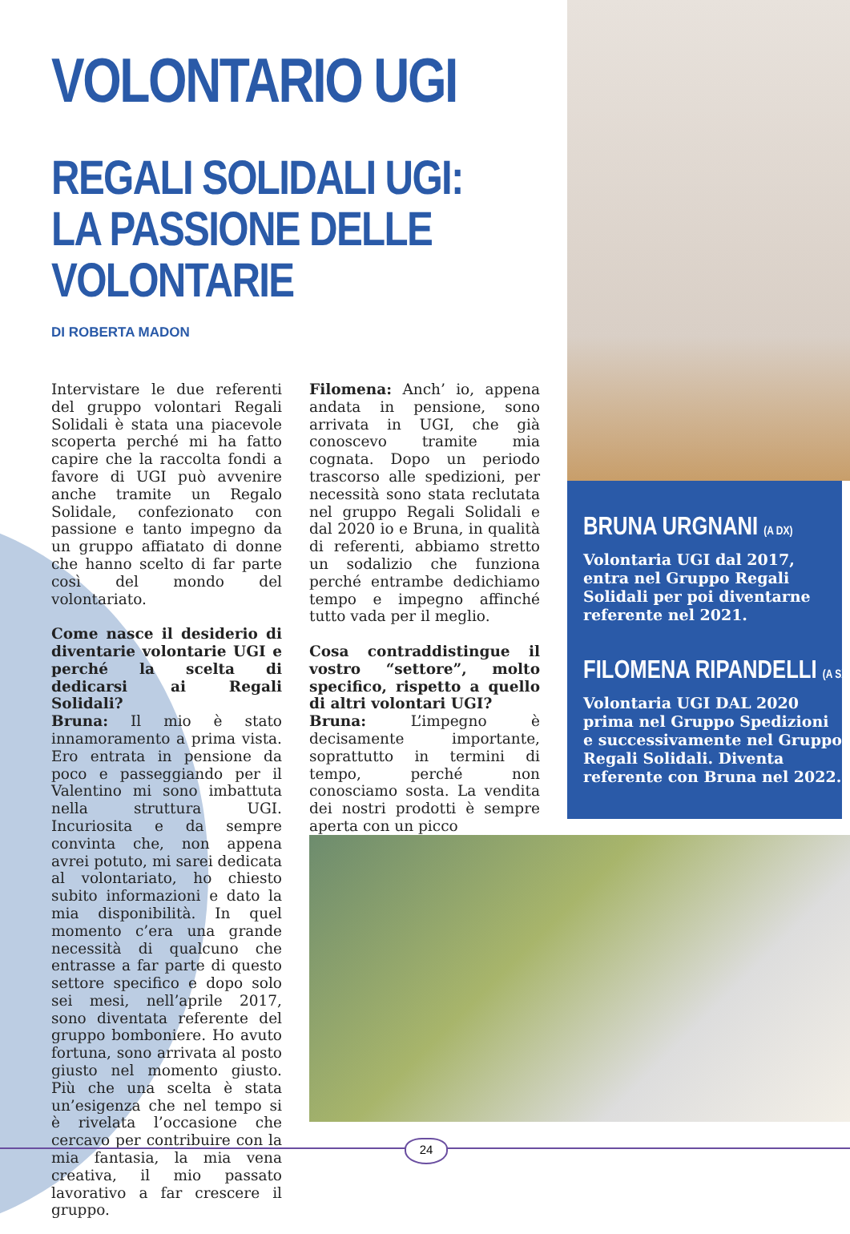VOLONTARIO UGI
REGALI SOLIDALI UGI:
LA PASSIONE DELLE
VOLONTARIE
DI ROBERTA MADON
Intervistare le due referenti del gruppo volontari Regali Solidali è stata una piacevole scoperta perché mi ha fatto capire che la raccolta fondi a favore di UGI può avvenire anche tramite un Regalo Solidale, confezionato con passione e tanto impegno da un gruppo affiatato di donne che hanno scelto di far parte così del mondo del volontariato.
Come nasce il desiderio di diventarie volontarie UGI e perché la scelta di dedicarsi ai Regali Solidali?
Bruna: Il mio è stato innamoramento a prima vista. Ero entrata in pensione da poco e passeggiando per il Valentino mi sono imbattuta nella struttura UGI. Incuriosita e da sempre convinta che, non appena avrei potuto, mi sarei dedicata al volontariato, ho chiesto subito informazioni e dato la mia disponibilità. In quel momento c’era una grande necessità di qualcuno che entrasse a far parte di questo settore specifico e dopo solo sei mesi, nell’aprile 2017, sono diventata referente del gruppo bomboniere. Ho avuto fortuna, sono arrivata al posto giusto nel momento giusto. Più che una scelta è stata un’esigenza che nel tempo si è rivelata l’occasione che cercavo per contribuire con la mia fantasia, la mia vena creativa, il mio passato lavorativo a far crescere il gruppo.
Filomena: Anch’ io, appena andata in pensione, sono arrivata in UGI, che già conoscevo tramite mia cognata. Dopo un periodo trascorso alle spedizioni, per necessità sono stata reclutata nel gruppo Regali Solidali e dal 2020 io e Bruna, in qualità di referenti, abbiamo stretto un sodalizio che funziona perché entrambe dedichiamo tempo e impegno affinché tutto vada per il meglio.
Cosa contraddistingue il vostro “settore”, molto specifico, rispetto a quello di altri volontari UGI?
Bruna: L’impegno è decisamente importante, soprattutto in termini di tempo, perché non conosciamo sosta. La vendita dei nostri prodotti è sempre aperta con un picco
BRUNA URGNANI (A DX)
Volontaria UGI dal 2017, entra nel Gruppo Regali Solidali per poi diventarne referente nel 2021.
FILOMENA RIPANDELLI (A SX)
Volontaria UGI DAL 2020 prima nel Gruppo Spedizioni e successivamente nel Gruppo Regali Solidali. Diventa referente con Bruna nel 2022.
24